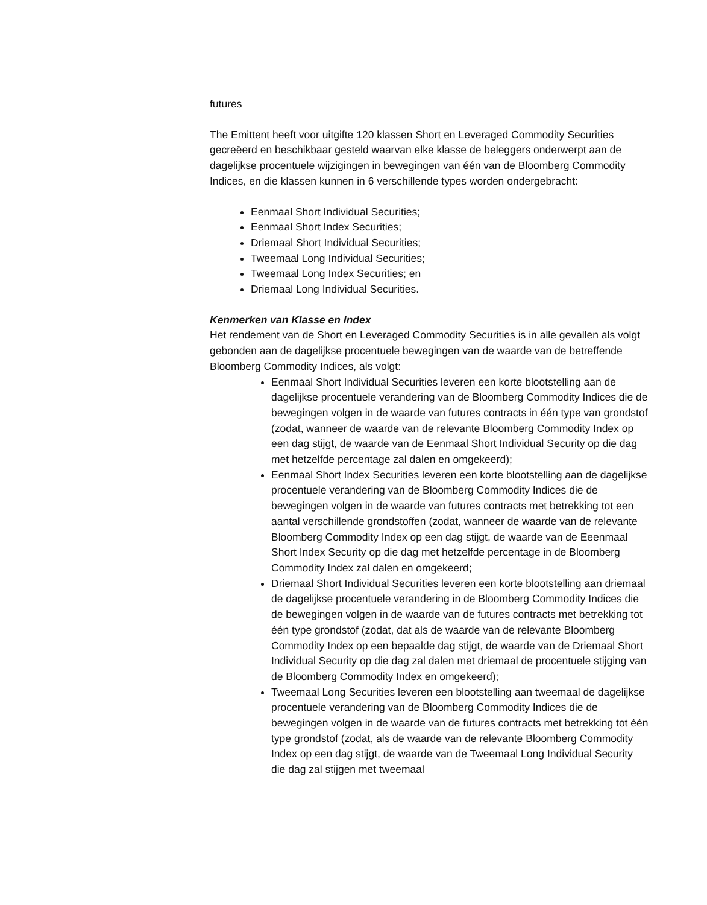futures
The Emittent heeft voor uitgifte 120 klassen Short en Leveraged Commodity Securities gecreëerd en beschikbaar gesteld waarvan elke klasse de beleggers onderwerpt aan de dagelijkse procentuele wijzigingen in bewegingen van één van de Bloomberg Commodity Indices, en die klassen kunnen in 6 verschillende types worden ondergebracht:
Eenmaal Short Individual Securities;
Eenmaal Short Index Securities;
Driemaal Short Individual Securities;
Tweemaal Long Individual Securities;
Tweemaal Long Index Securities; en
Driemaal Long Individual Securities.
Kenmerken van Klasse en Index
Het rendement van de Short en Leveraged Commodity Securities is in alle gevallen als volgt gebonden aan de dagelijkse procentuele bewegingen van de waarde van de betreffende Bloomberg Commodity Indices, als volgt:
Eenmaal Short Individual Securities leveren een korte blootstelling aan de dagelijkse procentuele verandering van de Bloomberg Commodity Indices die de bewegingen volgen in de waarde van futures contracts in één type van grondstof (zodat, wanneer de waarde van de relevante Bloomberg Commodity Index op een dag stijgt, de waarde van de Eenmaal Short Individual Security op die dag met hetzelfde percentage zal dalen en omgekeerd);
Eenmaal Short Index Securities leveren een korte blootstelling aan de dagelijkse procentuele verandering van de Bloomberg Commodity Indices die de bewegingen volgen in de waarde van futures contracts met betrekking tot een aantal verschillende grondstoffen (zodat, wanneer de waarde van de relevante Bloomberg Commodity Index op een dag stijgt, de waarde van de Eeenmaal Short Index Security op die dag met hetzelfde percentage in de Bloomberg Commodity Index zal dalen en omgekeerd;
Driemaal Short Individual Securities leveren een korte blootstelling aan driemaal de dagelijkse procentuele verandering in de Bloomberg Commodity Indices die de bewegingen volgen in de waarde van de futures contracts met betrekking tot één type grondstof (zodat, dat als de waarde van de relevante Bloomberg Commodity Index op een bepaalde dag stijgt, de waarde van de Driemaal Short Individual Security op die dag zal dalen met driemaal de procentuele stijging van de Bloomberg Commodity Index en omgekeerd);
Tweemaal Long Securities leveren een blootstelling aan tweemaal de dagelijkse procentuele verandering van de Bloomberg Commodity Indices die de bewegingen volgen in de waarde van de futures contracts met betrekking tot één type grondstof (zodat, als de waarde van de relevante Bloomberg Commodity Index op een dag stijgt, de waarde van de Tweemaal Long Individual Security die dag zal stijgen met tweemaal